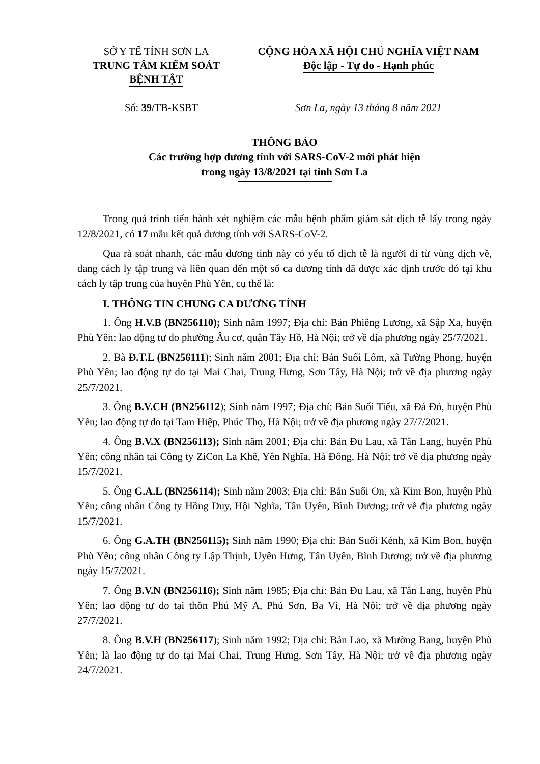SỞ Y TẾ TỈNH SƠN LA
TRUNG TÂM KIỂM SOÁT
BỆNH TẬT
CỘNG HÒA XÃ HỘI CHỦ NGHĨA VIỆT NAM
Độc lập - Tự do - Hạnh phúc
Số: 39/TB-KSBT Sơn La, ngày 13 tháng 8 năm 2021
THÔNG BÁO
Các trường hợp dương tính với SARS-CoV-2 mới phát hiện
trong ngày 13/8/2021 tại tỉnh Sơn La
Trong quá trình tiến hành xét nghiệm các mẫu bệnh phẩm giám sát dịch tễ lấy trong ngày 12/8/2021, có 17 mẫu kết quả dương tính với SARS-CoV-2.
Qua rà soát nhanh, các mẫu dương tính này có yếu tố dịch tễ là người đi từ vùng dịch về, đang cách ly tập trung và liên quan đến một số ca dương tính đã được xác định trước đó tại khu cách ly tập trung của huyện Phù Yên, cụ thể là:
I. THÔNG TIN CHUNG CA DƯƠNG TÍNH
1. Ông H.V.B (BN256110); Sinh năm 1997; Địa chỉ: Bản Phiêng Lương, xã Sập Xa, huyện Phù Yên; lao động tự do phường Âu cơ, quận Tây Hồ, Hà Nội; trở về địa phương ngày 25/7/2021.
2. Bà Đ.T.L (BN256111); Sinh năm 2001; Địa chỉ: Bản Suối Lốm, xã Tường Phong, huyện Phù Yên; lao động tự do tại Mai Chai, Trung Hưng, Sơn Tây, Hà Nội; trở về địa phương ngày 25/7/2021.
3. Ông B.V.CH (BN256112); Sinh năm 1997; Địa chỉ: Bản Suối Tiếu, xã Đá Đỏ, huyện Phù Yên; lao động tự do tại Tam Hiệp, Phúc Thọ, Hà Nội; trở về địa phương ngày 27/7/2021.
4. Ông B.V.X (BN256113); Sinh năm 2001; Địa chỉ: Bản Đu Lau, xã Tân Lang, huyện Phù Yên; công nhân tại Công ty ZiCon La Khê, Yên Nghĩa, Hà Đông, Hà Nội; trở về địa phương ngày 15/7/2021.
5. Ông G.A.L (BN256114); Sinh năm 2003; Địa chỉ: Bản Suối On, xã Kim Bon, huyện Phù Yên; công nhân Công ty Hồng Duy, Hội Nghĩa, Tân Uyên, Bình Dương; trở về địa phương ngày 15/7/2021.
6. Ông G.A.TH (BN256115); Sinh năm 1990; Địa chỉ: Bản Suối Kénh, xã Kim Bon, huyện Phù Yên; công nhân Công ty Lập Thịnh, Uyên Hưng, Tân Uyên, Bình Dương; trở về địa phương ngày 15/7/2021.
7. Ông B.V.N (BN256116); Sinh năm 1985; Địa chỉ: Bản Đu Lau, xã Tân Lang, huyện Phù Yên; lao động tự do tại thôn Phú Mỹ A, Phú Sơn, Ba Vì, Hà Nội; trở về địa phương ngày 27/7/2021.
8. Ông B.V.H (BN256117); Sinh năm 1992; Địa chỉ: Bản Lao, xã Mường Bang, huyện Phù Yên; là lao động tự do tại Mai Chai, Trung Hưng, Sơn Tây, Hà Nội; trở về địa phương ngày 24/7/2021.